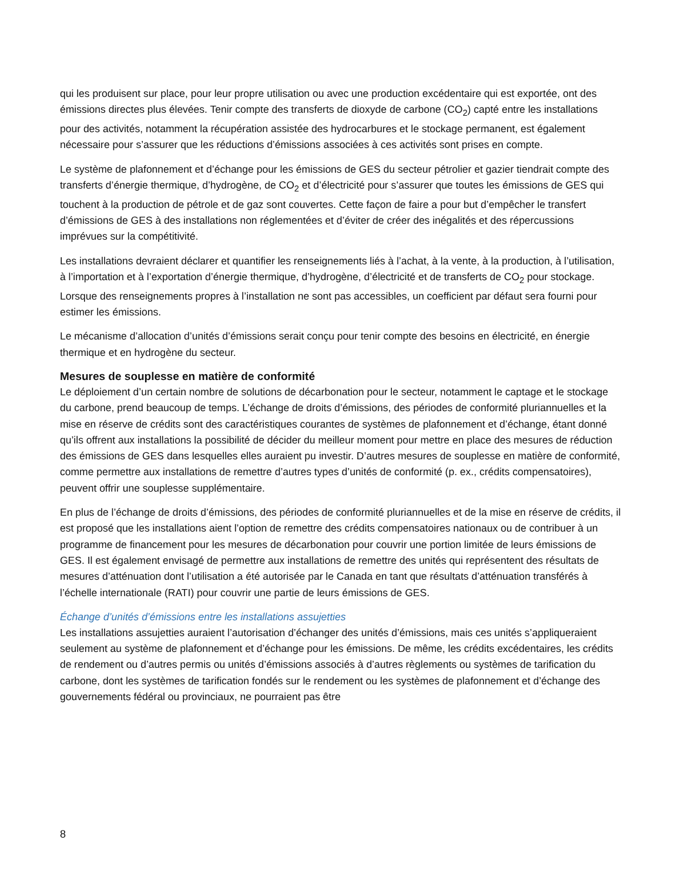qui les produisent sur place, pour leur propre utilisation ou avec une production excédentaire qui est exportée, ont des émissions directes plus élevées. Tenir compte des transferts de dioxyde de carbone (CO<sub>2</sub>) capté entre les installations pour des activités, notamment la récupération assistée des hydrocarbures et le stockage permanent, est également nécessaire pour s’assurer que les réductions d’émissions associées à ces activités sont prises en compte.
Le système de plafonnement et d’échange pour les émissions de GES du secteur pétrolier et gazier tiendrait compte des transferts d’énergie thermique, d’hydrogène, de CO<sub>2</sub> et d’électricité pour s’assurer que toutes les émissions de GES qui touchent à la production de pétrole et de gaz sont couvertes. Cette façon de faire a pour but d’empêcher le transfert d’émissions de GES à des installations non réglementées et d’éviter de créer des inégalités et des répercussions imprévues sur la compétitivité.
Les installations devraient déclarer et quantifier les renseignements liés à l’achat, à la vente, à la production, à l’utilisation, à l’importation et à l’exportation d’énergie thermique, d’hydrogène, d’électricité et de transferts de CO<sub>2</sub> pour stockage. Lorsque des renseignements propres à l’installation ne sont pas accessibles, un coefficient par défaut sera fourni pour estimer les émissions.
Le mécanisme d’allocation d’unités d’émissions serait conçu pour tenir compte des besoins en électricité, en énergie thermique et en hydrogène du secteur.
Mesures de souplesse en matière de conformité
Le déploiement d’un certain nombre de solutions de décarbonation pour le secteur, notamment le captage et le stockage du carbone, prend beaucoup de temps. L’échange de droits d’émissions, des périodes de conformité pluriannuelles et la mise en réserve de crédits sont des caractéristiques courantes de systèmes de plafonnement et d’échange, étant donné qu’ils offrent aux installations la possibilité de décider du meilleur moment pour mettre en place des mesures de réduction des émissions de GES dans lesquelles elles auraient pu investir. D’autres mesures de souplesse en matière de conformité, comme permettre aux installations de remettre d’autres types d’unités de conformité (p. ex., crédits compensatoires), peuvent offrir une souplesse supplémentaire.
En plus de l’échange de droits d’émissions, des périodes de conformité pluriannuelles et de la mise en réserve de crédits, il est proposé que les installations aient l’option de remettre des crédits compensatoires nationaux ou de contribuer à un programme de financement pour les mesures de décarbonation pour couvrir une portion limitée de leurs émissions de GES. Il est également envisagé de permettre aux installations de remettre des unités qui représentent des résultats de mesures d’atténuation dont l’utilisation a été autorisée par le Canada en tant que résultats d’atténuation transférés à l’échelle internationale (RATI) pour couvrir une partie de leurs émissions de GES.
Échange d’unités d’émissions entre les installations assujetties
Les installations assujetties auraient l’autorisation d’échanger des unités d’émissions, mais ces unités s’appliqueraient seulement au système de plafonnement et d’échange pour les émissions. De même, les crédits excédentaires, les crédits de rendement ou d’autres permis ou unités d’émissions associés à d’autres règlements ou systèmes de tarification du carbone, dont les systèmes de tarification fondés sur le rendement ou les systèmes de plafonnement et d’échange des gouvernements fédéral ou provinciaux, ne pourraient pas être
8